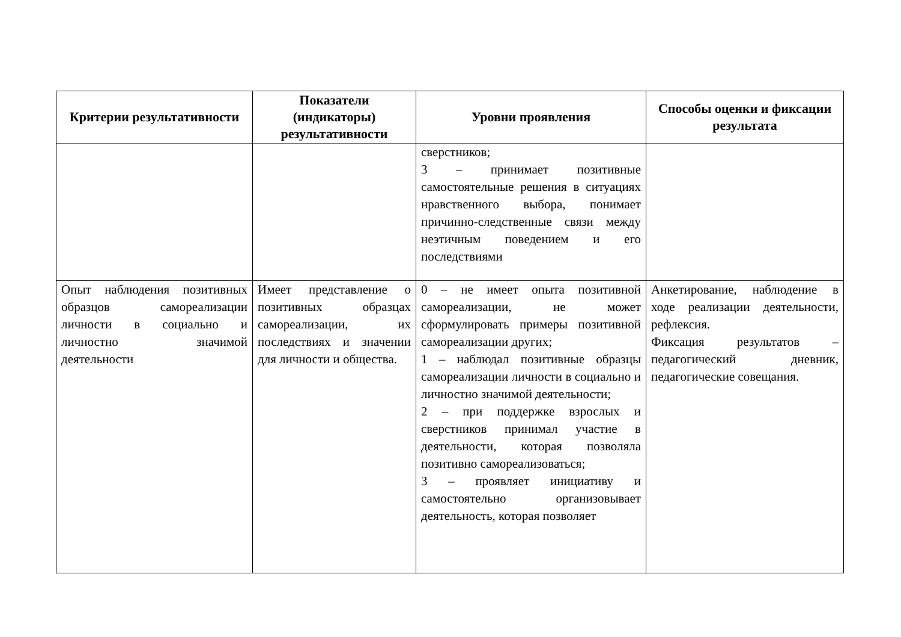| Критерии результативности | Показатели (индикаторы) результативности | Уровни проявления | Способы оценки и фиксации результата |
| --- | --- | --- | --- |
| | | сверстников; 3 – принимает позитивные самостоятельные решения в ситуациях нравственного выбора, понимает причинно-следственные связи между неэтичным поведением и его последствиями | |
| Опыт наблюдения позитивных образцов самореализации личности в социально и личностно значимой деятельности | Имеет представление о позитивных образцах самореализации, их последствиях и значении для личности и общества. | 0 – не имеет опыта позитивной самореализации, не может сформулировать примеры позитивной самореализации других; 1 – наблюдал позитивные образцы самореализации личности в социально и личностно значимой деятельности; 2 – при поддержке взрослых и сверстников принимал участие в деятельности, которая позволяла позитивно самореализоваться; 3 – проявляет инициативу и самостоятельно организовывает деятельность, которая позволяет | Анкетирование, наблюдение в ходе реализации деятельности, рефлексия. Фиксация результатов – педагогический дневник, педагогические совещания. |